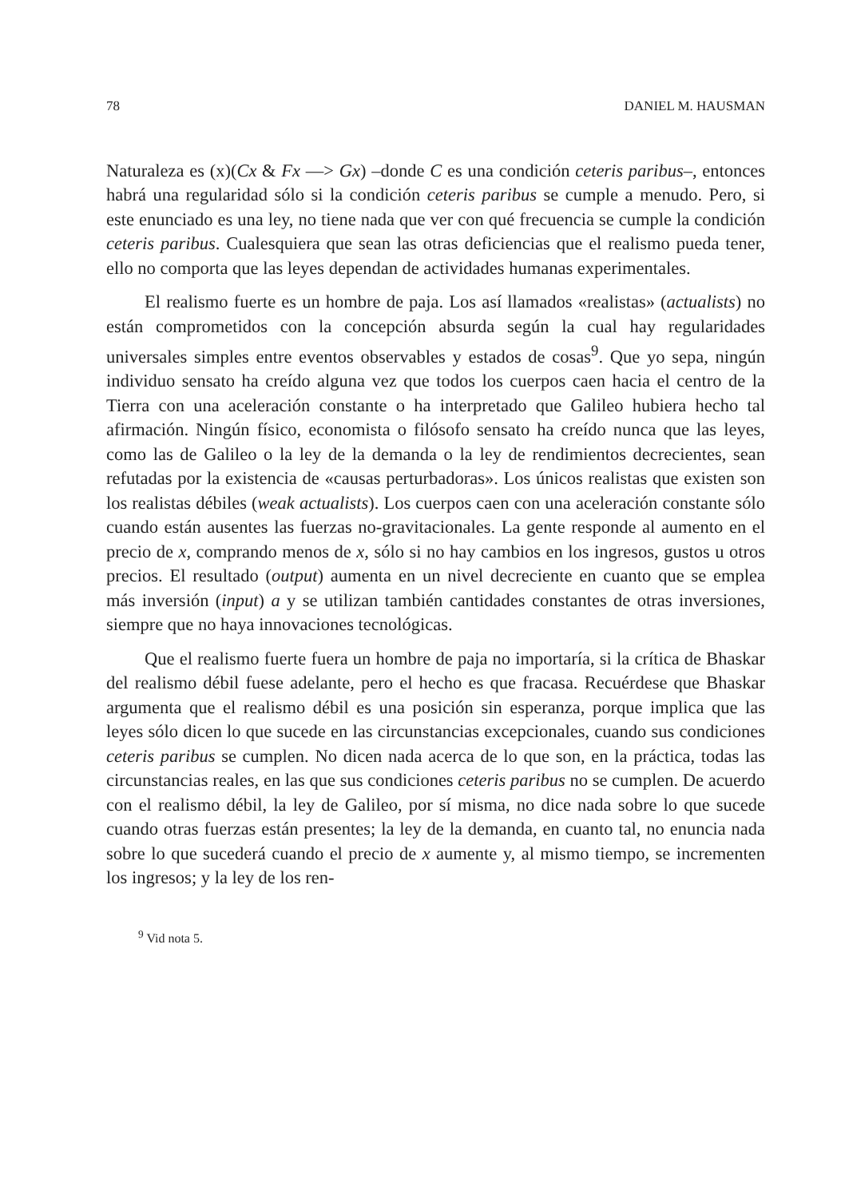78 DANIEL M. HAUSMAN
Naturaleza es (x)(Cx & Fx —> Gx) –donde C es una condición ceteris paribus–, entonces habrá una regularidad sólo si la condición ceteris paribus se cumple a menudo. Pero, si este enunciado es una ley, no tiene nada que ver con qué frecuencia se cumple la condición ceteris paribus. Cualesquiera que sean las otras deficiencias que el realismo pueda tener, ello no comporta que las leyes dependan de actividades humanas experimentales.
El realismo fuerte es un hombre de paja. Los así llamados «realistas» (actualists) no están comprometidos con la concepción absurda según la cual hay regularidades universales simples entre eventos observables y estados de cosas<sup>9</sup>. Que yo sepa, ningún individuo sensato ha creído alguna vez que todos los cuerpos caen hacia el centro de la Tierra con una aceleración constante o ha interpretado que Galileo hubiera hecho tal afirmación. Ningún físico, economista o filósofo sensato ha creído nunca que las leyes, como las de Galileo o la ley de la demanda o la ley de rendimientos decrecientes, sean refutadas por la existencia de «causas perturbadoras». Los únicos realistas que existen son los realistas débiles (weak actualists). Los cuerpos caen con una aceleración constante sólo cuando están ausentes las fuerzas no-gravitacionales. La gente responde al aumento en el precio de x, comprando menos de x, sólo si no hay cambios en los ingresos, gustos u otros precios. El resultado (output) aumenta en un nivel decreciente en cuanto que se emplea más inversión (input) a y se utilizan también cantidades constantes de otras inversiones, siempre que no haya innovaciones tecnológicas.
Que el realismo fuerte fuera un hombre de paja no importaría, si la crítica de Bhaskar del realismo débil fuese adelante, pero el hecho es que fracasa. Recuérdese que Bhaskar argumenta que el realismo débil es una posición sin esperanza, porque implica que las leyes sólo dicen lo que sucede en las circunstancias excepcionales, cuando sus condiciones ceteris paribus se cumplen. No dicen nada acerca de lo que son, en la práctica, todas las circunstancias reales, en las que sus condiciones ceteris paribus no se cumplen. De acuerdo con el realismo débil, la ley de Galileo, por sí misma, no dice nada sobre lo que sucede cuando otras fuerzas están presentes; la ley de la demanda, en cuanto tal, no enuncia nada sobre lo que sucederá cuando el precio de x aumente y, al mismo tiempo, se incrementen los ingresos; y la ley de los ren-
<sup>9</sup> Vid nota 5.